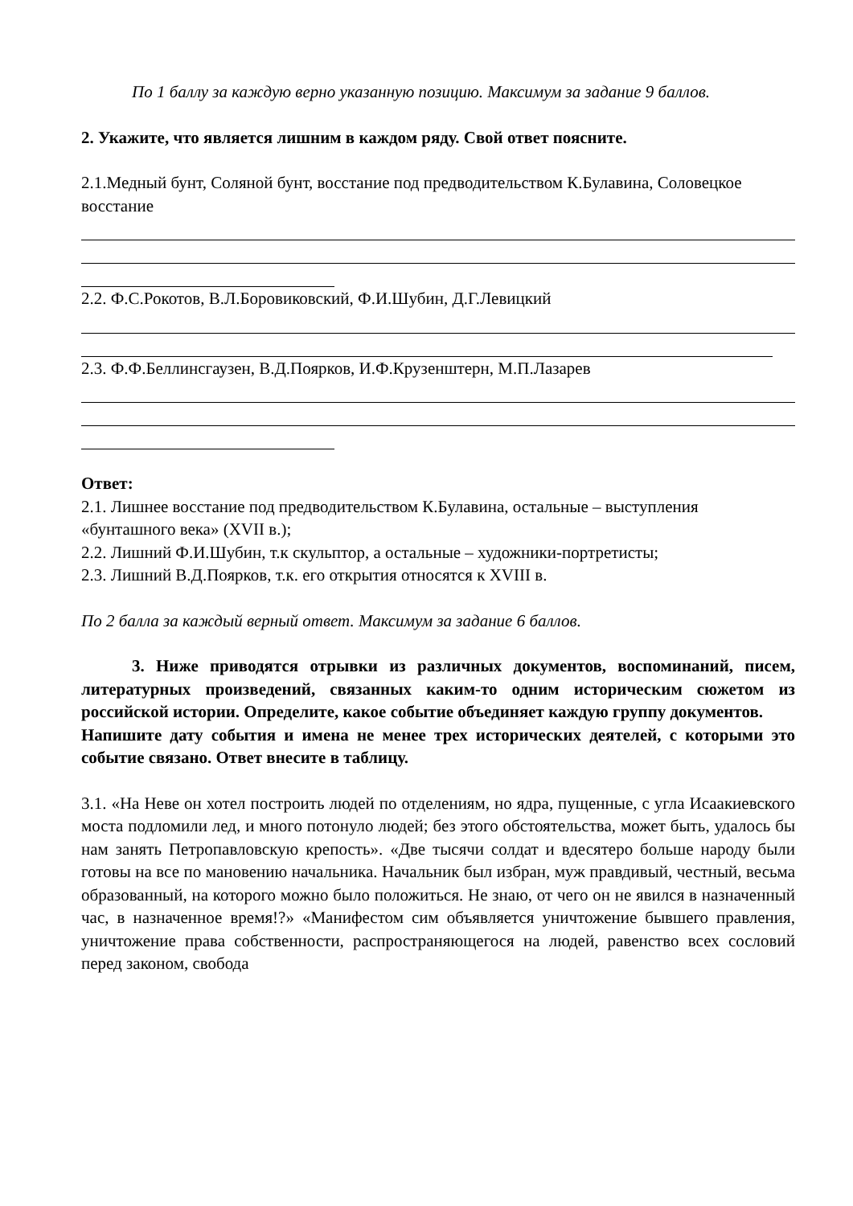По 1 баллу за каждую верно указанную позицию. Максимум за задание 9 баллов.
2. Укажите, что является лишним в каждом ряду. Свой ответ поясните.
2.1.Медный бунт, Соляной бунт, восстание под предводительством К.Булавина, Соловецкое восстание
2.2. Ф.С.Рокотов, В.Л.Боровиковский, Ф.И.Шубин, Д.Г.Левицкий
2.3. Ф.Ф.Беллинсгаузен, В.Д.Поярков, И.Ф.Крузенштерн, М.П.Лазарев
Ответ:
2.1. Лишнее восстание под предводительством К.Булавина, остальные – выступления «бунташного века» (XVII в.);
2.2. Лишний Ф.И.Шубин, т.к скульптор, а остальные – художники-портретисты;
2.3. Лишний В.Д.Поярков, т.к. его открытия относятся к XVIII в.
По 2 балла за каждый верный ответ. Максимум за задание 6 баллов.
3. Ниже приводятся отрывки из различных документов, воспоминаний, писем, литературных произведений, связанных каким-то одним историческим сюжетом из российской истории. Определите, какое событие объединяет каждую группу документов.
Напишите дату события и имена не менее трех исторических деятелей, с которыми это событие связано. Ответ внесите в таблицу.
3.1. «На Неве он хотел построить людей по отделениям, но ядра, пущенные, с угла Исаакиевского моста подломили лед, и много потонуло людей; без этого обстоятельства, может быть, удалось бы нам занять Петропавловскую крепость». «Две тысячи солдат и вдесятеро больше народу были готовы на все по мановению начальника. Начальник был избран, муж правдивый, честный, весьма образованный, на которого можно было положиться. Не знаю, от чего он не явился в назначенный час, в назначенное время!?» «Манифестом сим объявляется уничтожение бывшего правления, уничтожение права собственности, распространяющегося на людей, равенство всех сословий перед законом, свобода